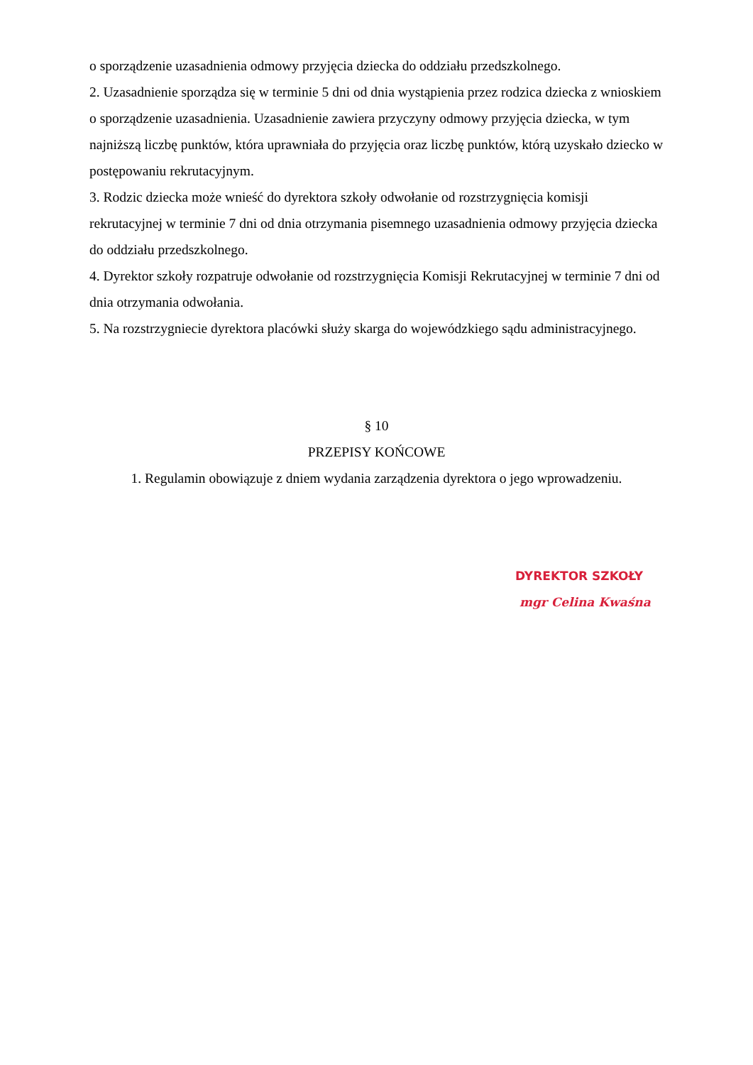o sporządzenie uzasadnienia odmowy przyjęcia dziecka do oddziału przedszkolnego.
2. Uzasadnienie sporządza się w terminie 5 dni od dnia wystąpienia przez rodzica dziecka z wnioskiem o sporządzenie uzasadnienia. Uzasadnienie zawiera przyczyny odmowy przyjęcia dziecka, w tym najniższą liczbę punktów, która uprawniała do przyjęcia oraz liczbę punktów, którą uzyskało dziecko w postępowaniu rekrutacyjnym.
3. Rodzic dziecka może wnieść do dyrektora szkoły odwołanie od rozstrzygnięcia komisji rekrutacyjnej w terminie 7 dni od dnia otrzymania pisemnego uzasadnienia odmowy przyjęcia dziecka do oddziału przedszkolnego.
4. Dyrektor szkoły rozpatruje odwołanie od rozstrzygnięcia Komisji Rekrutacyjnej w terminie 7 dni od dnia otrzymania odwołania.
5. Na rozstrzygniecie dyrektora placówki służy skarga do wojewódzkiego sądu administracyjnego.
§ 10
PRZEPISY KOŃCOWE
1. Regulamin obowiązuje z dniem wydania zarządzenia dyrektora o jego wprowadzeniu.
DYREKTOR SZKOŁY
mgr Celina Kwaśna